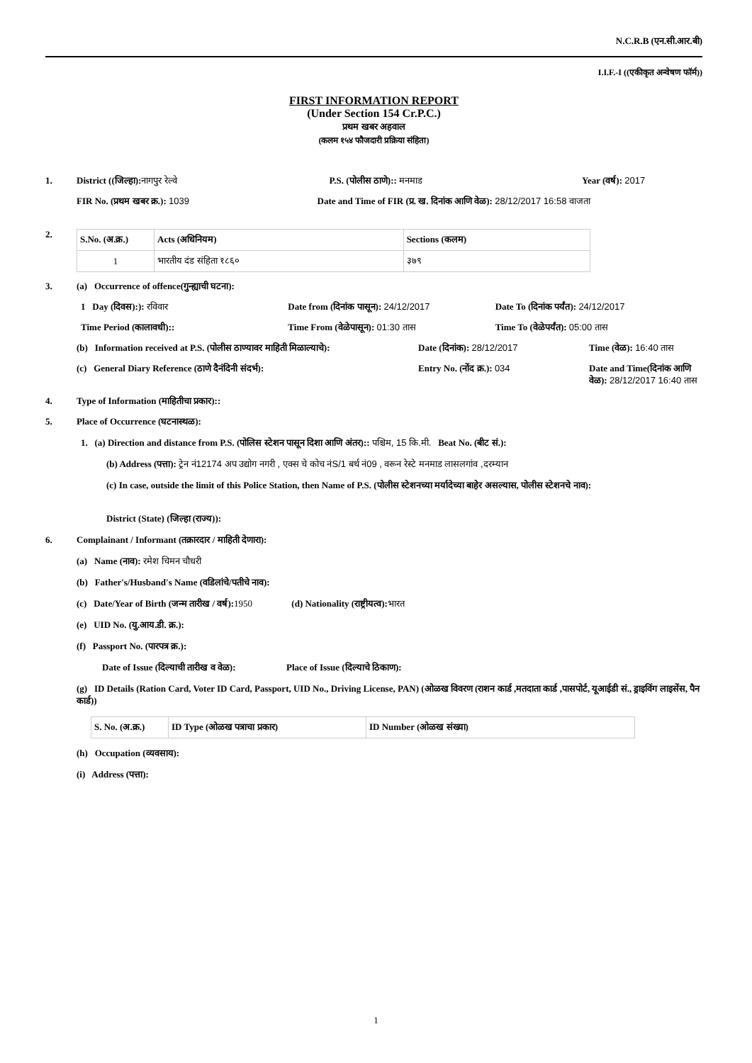N.C.R.B (एन.सी.आर.बी)
I.I.F.-I ((एकीकृत अन्वेषण फॉर्म))
FIRST INFORMATION REPORT
(Under Section 154 Cr.P.C.)
प्रथम खबर अहवाल
(कलम १५४ फौजदारी प्रक्रिया संहिता)
1. District ((जिल्हा): नागपुर रेल्वे
P.S. (पोलीस ठाणे):: मनमाड Year (वर्ष): 2017
FIR No. (प्रथम खबर क्र.): 1039 Date and Time of FIR (प्र. ख. दिनांक आणि वेळ): 28/12/2017 16:58 वाजता
2.
| S.No. (अ.क्र.) | Acts (अधिनियम) | Sections (कलम) |
| --- | --- | --- |
| 1 | भारतीय दंड संहिता १८६० | ३७९ |
3. (a) Occurrence of offence(गुन्ह्याची घटना):
1 Day (दिवस):): रविवार Date from (दिनांक पासून): 24/12/2017
Date To (दिनांक पर्यंत): 24/12/2017
Time Period (कालावधी):: Time From (वेळेपासून): 01:30 तास
Time To (वेळेपर्यंत): 05:00 तास
(b) Information received at P.S. (पोलीस ठाण्यावर माहिती मिळाल्याचे):
Date (दिनांक): 28/12/2017 Time (वेळ): 16:40 तास
(c) General Diary Reference (ठाणे दैनंदिनी संदर्भ):
Entry No. (नोंद क्र.): 034 Date and Time(दिनांक आणि वेळ): 28/12/2017 16:40 तास
4. Type of Information (माहितीचा प्रकार)::
5. Place of Occurrence (घटनास्थळ):
1. (a) Direction and distance from P.S. (पोलिस स्टेशन पासून दिशा आणि अंतर):: पश्चिम, 15 कि.मी. Beat No. (बीट सं.):
(b) Address (पत्ता): ट्रेन नं12174 अप उद्योग नगरी , एक्स चे कोच नंS/1 बर्थ नं09 , वरून रेस्टे मनमाड लासलगांव ,दरम्यान
(c) In case, outside the limit of this Police Station, then Name of P.S. (पोलीस स्टेशनच्या मर्यादेच्या बाहेर असल्यास, पोलीस स्टेशनचे नाव):
District (State) (जिल्हा (राज्य)):
6. Complainant / Informant (तक्रारदार / माहिती देणारा):
(a) Name (नाव): रमेश चिमन चौधरी
(b) Father's/Husband's Name (वडिलांचे/पतीचे नाव):
(c) Date/Year of Birth (जन्म तारीख / वर्ष): 1950 (d) Nationality (राष्ट्रीयत्व): भारत
(e) UID No. (यु.आय.डी. क्र.):
(f) Passport No. (पारपत्र क्र.):
Date of Issue (दिल्याची तारीख व वेळ): Place of Issue (दिल्याचे ठिकाण):
(g) ID Details (Ration Card, Voter ID Card, Passport, UID No., Driving License, PAN) (ओळख विवरण (राशन कार्ड ,मतदाता कार्ड ,पासपोर्ट, यूआईडी सं., ड्राइविंग लाइसेंस, पैन कार्ड))
| S. No. (अ.क्र.) | ID Type (ओळख पत्राचा प्रकार) | ID Number (ओळख संख्या) |
| --- | --- | --- |
(h) Occupation (व्यवसाय):
(i) Address (पत्ता):
1